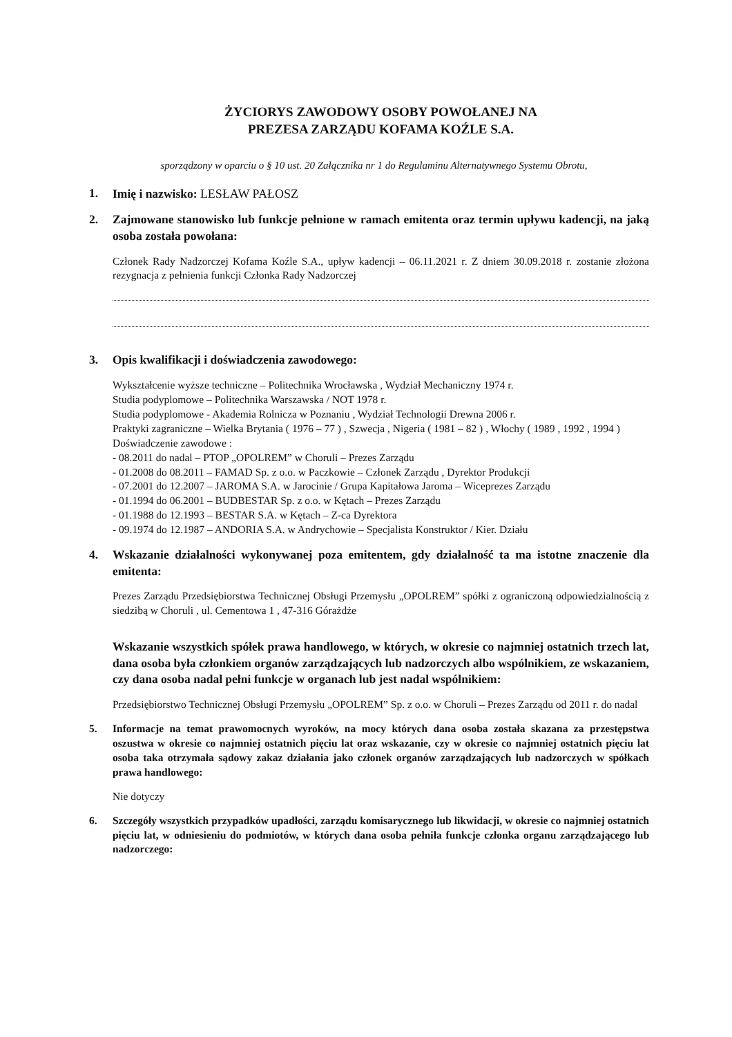ŻYCIORYS ZAWODOWY OSOBY POWOŁANEJ NA
PREZESA ZARZĄDU KOFAMA KOŹLE S.A.
sporządzony w oparciu o § 10 ust. 20 Załącznika nr 1 do Regulaminu Alternatywnego Systemu Obrotu,
1. Imię i nazwisko: LESŁAW PAŁOSZ
2. Zajmowane stanowisko lub funkcje pełnione w ramach emitenta oraz termin upływu kadencji, na jaką osoba została powołana:
Członek Rady Nadzorczej Kofama Koźle S.A., upływ kadencji – 06.11.2021 r. Z dniem 30.09.2018 r. zostanie złożona rezygnacja z pełnienia funkcji Członka Rady Nadzorczej
3. Opis kwalifikacji i doświadczenia zawodowego:
Wykształcenie wyższe techniczne – Politechnika Wrocławska , Wydział Mechaniczny 1974 r.
Studia podyplomowe – Politechnika Warszawska / NOT 1978 r.
Studia podyplomowe - Akademia Rolnicza w Poznaniu , Wydział Technologii Drewna 2006 r.
Praktyki zagraniczne – Wielka Brytania ( 1976 – 77 ) , Szwecja , Nigeria ( 1981 – 82 ) , Włochy ( 1989 , 1992 , 1994 )
Doświadczenie zawodowe :
- 08.2011 do nadal – PTOP „OPOLREM” w Choruli – Prezes Zarządu
- 01.2008 do 08.2011 – FAMAD Sp. z o.o. w Paczkowie – Członek Zarządu , Dyrektor Produkcji
- 07.2001 do 12.2007 – JAROMA S.A. w Jarocinie / Grupa Kapitałowa Jaroma – Wiceprezes Zarządu
- 01.1994 do 06.2001 – BUDBESTAR Sp. z o.o. w Kętach – Prezes Zarządu
- 01.1988 do 12.1993 – BESTAR S.A. w Kętach – Z-ca Dyrektora
- 09.1974 do 12.1987 – ANDORIA S.A. w Andrychowie – Specjalista Konstruktor / Kier. Działu
4. Wskazanie działalności wykonywanej poza emitentem, gdy działalność ta ma istotne znaczenie dla emitenta:
Prezes Zarządu Przedsiębiorstwa Technicznej Obsługi Przemysłu „OPOLREM” spółki z ograniczoną odpowiedzialnością z siedzibą w Choruli , ul. Cementowa 1 , 47-316 Górażdże
Wskazanie wszystkich spółek prawa handlowego, w których, w okresie co najmniej ostatnich trzech lat, dana osoba była członkiem organów zarządzających lub nadzorczych albo wspólnikiem, ze wskazaniem, czy dana osoba nadal pełni funkcje w organach lub jest nadal wspólnikiem:
Przedsiębiorstwo Technicznej Obsługi Przemysłu „OPOLREM” Sp. z o.o. w Choruli – Prezes Zarządu od 2011 r. do nadal
5. Informacje na temat prawomocnych wyroków, na mocy których dana osoba została skazana za przestępstwa oszustwa w okresie co najmniej ostatnich pięciu lat oraz wskazanie, czy w okresie co najmniej ostatnich pięciu lat osoba taka otrzymała sądowy zakaz działania jako członek organów zarządzających lub nadzorczych w spółkach prawa handlowego:
Nie dotyczy
6. Szczegóły wszystkich przypadków upadłości, zarządu komisarycznego lub likwidacji, w okresie co najmniej ostatnich pięciu lat, w odniesieniu do podmiotów, w których dana osoba pełniła funkcje członka organu zarządzającego lub nadzorczego: